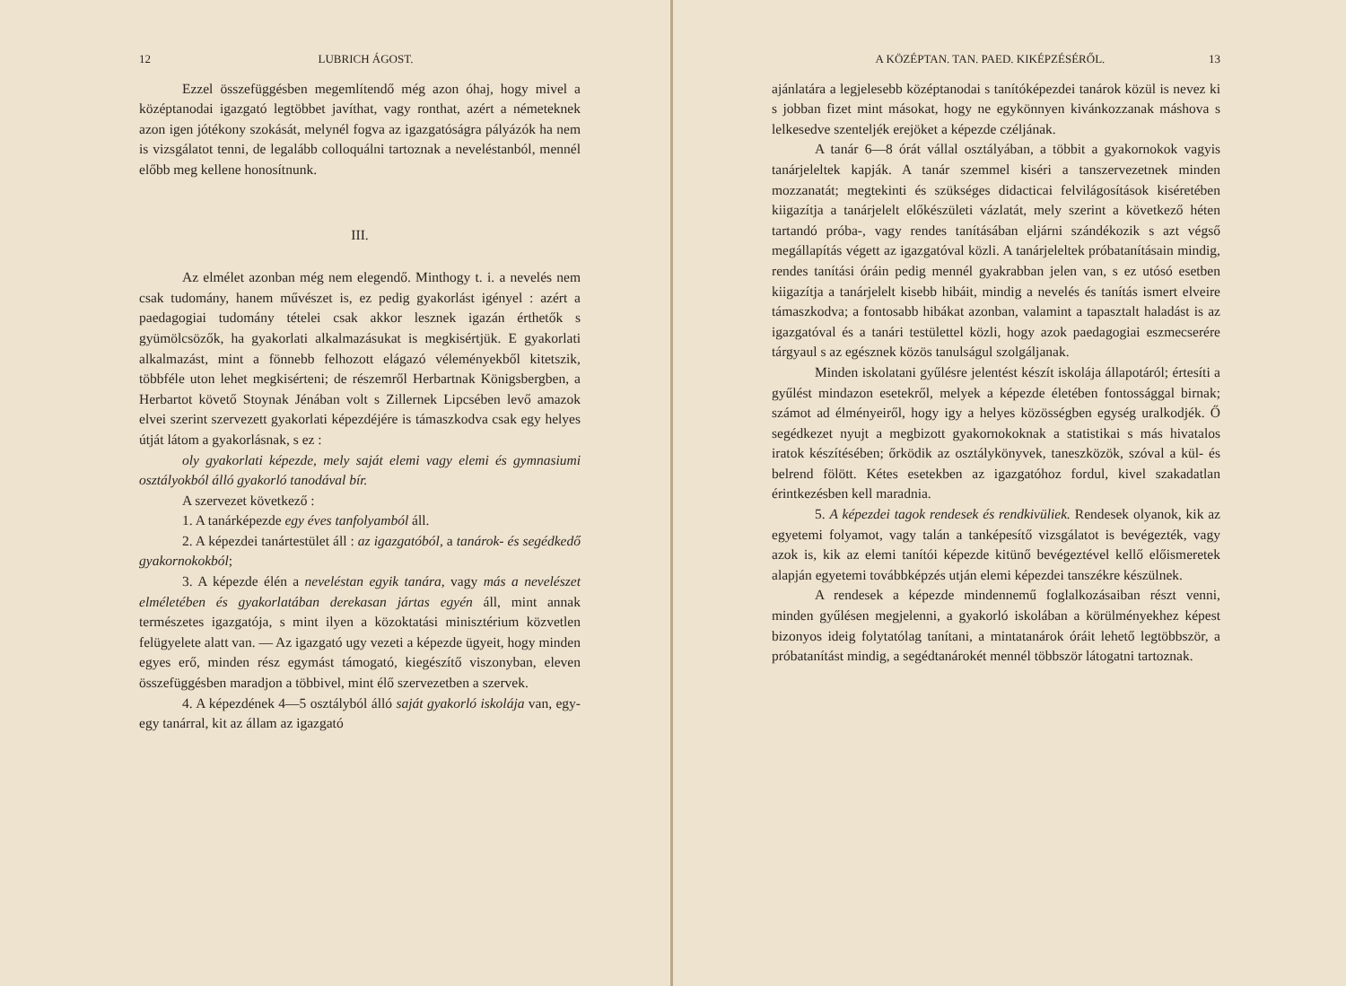12 LUBRICH ÁGOST.
Ezzel összefüggésben megemlítendő még azon óhaj, hogy mivel a középtanodai igazgató legtöbbet javíthat, vagy ronthat, azért a németeknek azon igen jótékony szokását, melynél fogva az igazgatóságra pályázók ha nem is vizsgálatot tenni, de legalább colloquálni tartoznak a neveléstanból, mennél előbb meg kellene honosítnunk.
III.
Az elmélet azonban még nem elegendő. Minthogy t. i. a nevelés nem csak tudomány, hanem művészet is, ez pedig gyakorlást igényel : azért a paedagogiai tudomány tételei csak akkor lesznek igazán érthetők s gyümölcsözők, ha gyakorlati alkalmazásukat is megkisértjük. E gyakorlati alkalmazást, mint a fönnebb felhozott elágazó véleményekből kitetszik, többféle uton lehet megkisérteni; de részemről Herbartnak Königsbergben, a Herbartot követő Stoynak Jénában volt s Zillernek Lipcsében levő amazok elvei szerint szervezett gyakorlati képezdéjére is támaszkodva csak egy helyes útját látom a gyakorlásnak, s ez :
oly gyakorlati képezde, mely saját elemi vagy elemi és gymnasiumi osztályokból álló gyakorló tanodával bír.
A szervezet következő :
1. A tanárképezde egy éves tanfolyamból áll.
2. A képezdei tanártestület áll : az igazgatóból, a tanárok- és segédkedő gyakornokokból;
3. A képezde élén a neveléstan egyik tanára, vagy más a nevelészet elméletében és gyakorlatában derekasan jártas egyén áll, mint annak természetes igazgatója, s mint ilyen a közoktatási minisztérium közvetlen felügyelete alatt van. — Az igazgató ugy vezeti a képezde ügyeit, hogy minden egyes erő, minden rész egymást támogató, kiegészítő viszonyban, eleven összefüggésben maradjon a többivel, mint élő szervezetben a szervek.
4. A képezdének 4—5 osztályból álló saját gyakorló iskolája van, egy-egy tanárral, kit az állam az igazgató
A KÖZÉPTAN. TAN. PAED. KIKÉPZÉSÉRŐL. 13
ajánlatára a legjelesebb középtanodai s tanítóképezdei tanárok közül is nevez ki s jobban fizet mint másokat, hogy ne egykönnyen kivánkozzanak máshova s lelkesedve szenteljék erejöket a képezde czéljának.
A tanár 6—8 órát vállal osztályában, a többit a gyakornokok vagyis tanárjeleltek kapják. A tanár szemmel kiséri a tanszervezetnek minden mozzanatát; megtekinti és szükséges didacticai felvilágosítások kiséretében kiigazítja a tanárjelelt előkészületi vázlatát, mely szerint a következő héten tartandó próba-, vagy rendes tanításában eljárni szándékozik s azt végső megállapítás végett az igazgatóval közli. A tanárjeleltek próbatanításain mindig, rendes tanítási óráin pedig mennél gyakrabban jelen van, s ez utósó esetben kiigazítja a tanárjelelt kisebb hibáit, mindig a nevelés és tanítás ismert elveire támaszkodva; a fontosabb hibákat azonban, valamint a tapasztalt haladást is az igazgatóval és a tanári testülettel közli, hogy azok paedagogiai eszmecserére tárgyaul s az egésznek közös tanulságul szolgáljanak.
Minden iskolatani gyűlésre jelentést készít iskolája állapotáról; értesíti a gyűlést mindazon esetekről, melyek a képezde életében fontossággal birnak; számot ad élményeiről, hogy igy a helyes közösségben egység uralkodjék. Ő segédkezet nyujt a megbizott gyakornokoknak a statistikai s más hivatalos iratok készítésében; őrködik az osztálykönyvek, taneszközök, szóval a kül- és belrend fölött. Kétes esetekben az igazgatóhoz fordul, kivel szakadatlan érintkezésben kell maradnia.
5. A képezdei tagok rendesek és rendkivüliek. Rendesek olyanok, kik az egyetemi folyamot, vagy talán a tanképesítő vizsgálatot is bevégezték, vagy azok is, kik az elemi tanítói képezde kitünő bevégeztével kellő előismeretek alapján egyetemi továbbképzés utján elemi képezdei tanszékre készülnek.
A rendesek a képezde mindennemű foglalkozásaiban részt venni, minden gyűlésen megjelenni, a gyakorló iskolában a körülményekhez képest bizonyos ideig folytatólag tanítani, a mintatanárok óráit lehető legtöbbször, a próbatanítást mindig, a segédtanárokét mennél többször látogatni tartoznak.